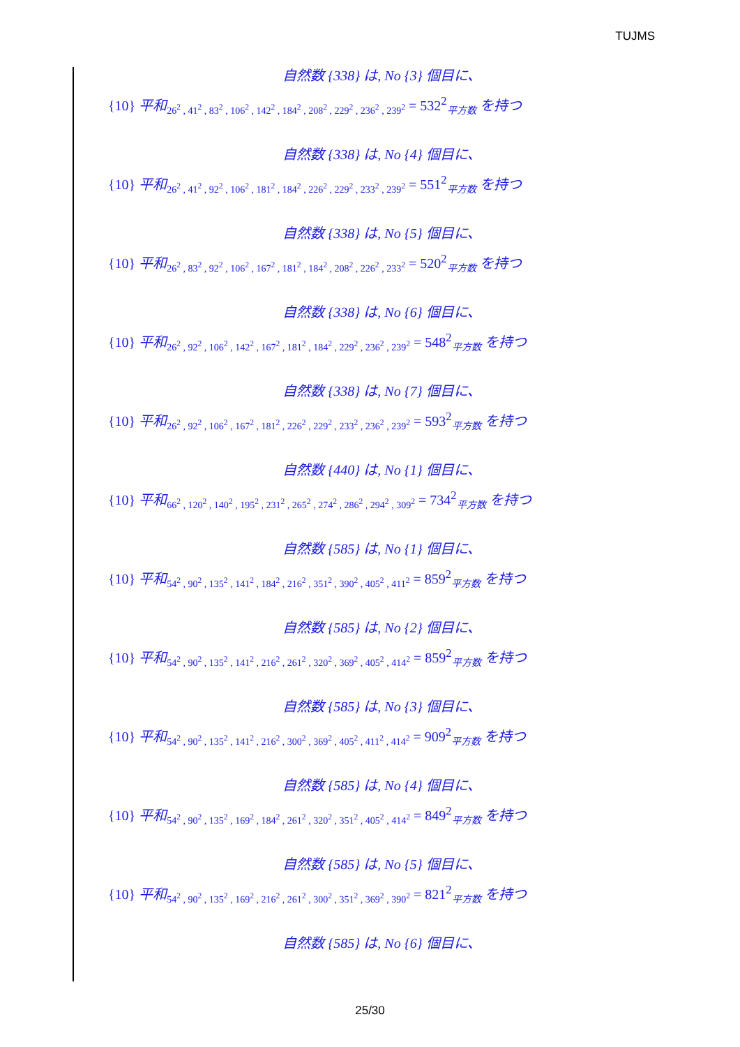TUJMS
自然数 {338} は, No {3} 個目に、
{10} 平和<sub>26<sup>2</sup> , 41<sup>2</sup> , 83<sup>2</sup> , 106<sup>2</sup> , 142<sup>2</sup> , 184<sup>2</sup> , 208<sup>2</sup> , 229<sup>2</sup> , 236<sup>2</sup> , 239<sup>2</sup></sub> = 532<sup>2</sup><sub>平方数</sub> を持つ
自然数 {338} は, No {4} 個目に、
{10} 平和<sub>26<sup>2</sup> , 41<sup>2</sup> , 92<sup>2</sup> , 106<sup>2</sup> , 181<sup>2</sup> , 184<sup>2</sup> , 226<sup>2</sup> , 229<sup>2</sup> , 233<sup>2</sup> , 239<sup>2</sup></sub> = 551<sup>2</sup><sub>平方数</sub> を持つ
自然数 {338} は, No {5} 個目に、
{10} 平和<sub>26<sup>2</sup> , 83<sup>2</sup> , 92<sup>2</sup> , 106<sup>2</sup> , 167<sup>2</sup> , 181<sup>2</sup> , 184<sup>2</sup> , 208<sup>2</sup> , 226<sup>2</sup> , 233<sup>2</sup></sub> = 520<sup>2</sup><sub>平方数</sub> を持つ
自然数 {338} は, No {6} 個目に、
{10} 平和<sub>26<sup>2</sup> , 92<sup>2</sup> , 106<sup>2</sup> , 142<sup>2</sup> , 167<sup>2</sup> , 181<sup>2</sup> , 184<sup>2</sup> , 229<sup>2</sup> , 236<sup>2</sup> , 239<sup>2</sup></sub> = 548<sup>2</sup><sub>平方数</sub> を持つ
自然数 {338} は, No {7} 個目に、
{10} 平和<sub>26<sup>2</sup> , 92<sup>2</sup> , 106<sup>2</sup> , 167<sup>2</sup> , 181<sup>2</sup> , 226<sup>2</sup> , 229<sup>2</sup> , 233<sup>2</sup> , 236<sup>2</sup> , 239<sup>2</sup></sub> = 593<sup>2</sup><sub>平方数</sub> を持つ
自然数 {440} は, No {1} 個目に、
{10} 平和<sub>66<sup>2</sup> , 120<sup>2</sup> , 140<sup>2</sup> , 195<sup>2</sup> , 231<sup>2</sup> , 265<sup>2</sup> , 274<sup>2</sup> , 286<sup>2</sup> , 294<sup>2</sup> , 309<sup>2</sup></sub> = 734<sup>2</sup><sub>平方数</sub> を持つ
自然数 {585} は, No {1} 個目に、
{10} 平和<sub>54<sup>2</sup> , 90<sup>2</sup> , 135<sup>2</sup> , 141<sup>2</sup> , 184<sup>2</sup> , 216<sup>2</sup> , 351<sup>2</sup> , 390<sup>2</sup> , 405<sup>2</sup> , 411<sup>2</sup></sub> = 859<sup>2</sup><sub>平方数</sub> を持つ
自然数 {585} は, No {2} 個目に、
{10} 平和<sub>54<sup>2</sup> , 90<sup>2</sup> , 135<sup>2</sup> , 141<sup>2</sup> , 216<sup>2</sup> , 261<sup>2</sup> , 320<sup>2</sup> , 369<sup>2</sup> , 405<sup>2</sup> , 414<sup>2</sup></sub> = 859<sup>2</sup><sub>平方数</sub> を持つ
自然数 {585} は, No {3} 個目に、
{10} 平和<sub>54<sup>2</sup> , 90<sup>2</sup> , 135<sup>2</sup> , 141<sup>2</sup> , 216<sup>2</sup> , 300<sup>2</sup> , 369<sup>2</sup> , 405<sup>2</sup> , 411<sup>2</sup> , 414<sup>2</sup></sub> = 909<sup>2</sup><sub>平方数</sub> を持つ
自然数 {585} は, No {4} 個目に、
{10} 平和<sub>54<sup>2</sup> , 90<sup>2</sup> , 135<sup>2</sup> , 169<sup>2</sup> , 184<sup>2</sup> , 261<sup>2</sup> , 320<sup>2</sup> , 351<sup>2</sup> , 405<sup>2</sup> , 414<sup>2</sup></sub> = 849<sup>2</sup><sub>平方数</sub> を持つ
自然数 {585} は, No {5} 個目に、
{10} 平和<sub>54<sup>2</sup> , 90<sup>2</sup> , 135<sup>2</sup> , 169<sup>2</sup> , 216<sup>2</sup> , 261<sup>2</sup> , 300<sup>2</sup> , 351<sup>2</sup> , 369<sup>2</sup> , 390<sup>2</sup></sub> = 821<sup>2</sup><sub>平方数</sub> を持つ
自然数 {585} は, No {6} 個目に、
25/30